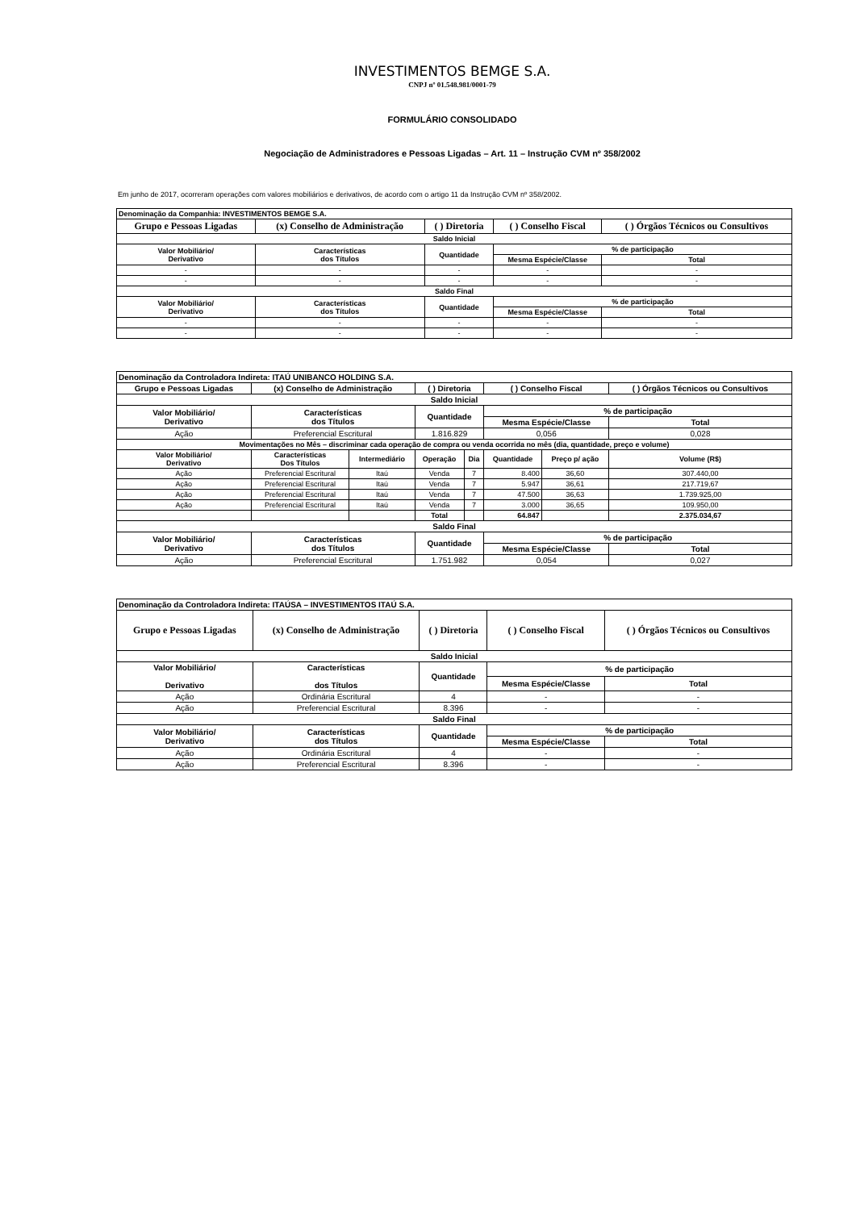INVESTIMENTOS BEMGE S.A.
CNPJ nº 01.548.981/0001-79
FORMULÁRIO CONSOLIDADO
Negociação de Administradores e Pessoas Ligadas – Art. 11 – Instrução CVM nº 358/2002
Em junho de 2017, ocorreram operações com valores mobiliários e derivativos, de acordo com o artigo 11 da Instrução CVM nº 358/2002.
| Denominação da Companhia: INVESTIMENTOS BEMGE S.A. | | | | |
| --- | --- | --- | --- | --- |
| Grupo e Pessoas Ligadas | (x) Conselho de Administração | ( ) Diretoria | ( ) Conselho Fiscal | ( ) Órgãos Técnicos ou Consultivos |
| Saldo Inicial | | | | |
| Valor Mobiliário/ Derivativo | Características dos Títulos | Quantidade | % de participação | |
| | | | Mesma Espécie/Classe | Total |
| - | - | - | - | - |
| - | - | - | - | - |
| Saldo Final | | | | |
| Valor Mobiliário/ Derivativo | Características dos Títulos | Quantidade | % de participação | |
| | | | Mesma Espécie/Classe | Total |
| - | - | - | - | - |
| - | - | - | - | - |
| Denominação da Controladora Indireta: ITAÚ UNIBANCO HOLDING S.A. | | | | | | | |
| --- | --- | --- | --- | --- | --- | --- | --- |
| Grupo e Pessoas Ligadas | (x) Conselho de Administração | | ( ) Diretoria | | ( ) Conselho Fiscal | | ( ) Órgãos Técnicos ou Consultivos |
| Saldo Inicial | | | | | | | |
| Valor Mobiliário/ Derivativo | Características dos Títulos | | Quantidade | | % de participação | | |
| | | | | | Mesma Espécie/Classe | | Total |
| Ação | Preferencial Escritural | | 1.816.829 | | 0,056 | | 0,028 |
| Movimentações no Mês – discriminar cada operação de compra ou venda ocorrida no mês (dia, quantidade, preço e volume) | | | | | | | |
| Valor Mobiliário/ Derivativo | Características Dos Títulos | Intermediário | Operação | Dia | Quantidade | Preço p/ ação | Volume (R$) |
| Ação | Preferencial Escritural | Itaú | Venda | 7 | 8.400 | 36,60 | 307.440,00 |
| Ação | Preferencial Escritural | Itaú | Venda | 7 | 5.947 | 36,61 | 217.719,67 |
| Ação | Preferencial Escritural | Itaú | Venda | 7 | 47.500 | 36,63 | 1.739.925,00 |
| Ação | Preferencial Escritural | Itaú | Venda | 7 | 3.000 | 36,65 | 109.950,00 |
| | | | Total | | 64.847 | | 2.375.034,67 |
| Saldo Final | | | | | | | |
| Valor Mobiliário/ Derivativo | Características dos Títulos | | Quantidade | | % de participação | | |
| | | | | | Mesma Espécie/Classe | | Total |
| Ação | Preferencial Escritural | | 1.751.982 | | 0,054 | | 0,027 |
| Denominação da Controladora Indireta: ITAÚSA – INVESTIMENTOS ITAÚ S.A. | | | | |
| --- | --- | --- | --- | --- |
| Grupo e Pessoas Ligadas | (x) Conselho de Administração | ( ) Diretoria | ( ) Conselho Fiscal | ( ) Órgãos Técnicos ou Consultivos |
| Saldo Inicial | | | | |
| Valor Mobiliário/ Derivativo | Características dos Títulos | Quantidade | % de participação | |
| | | | Mesma Espécie/Classe | Total |
| Ação | Ordinária Escritural | 4 | - | - |
| Ação | Preferencial Escritural | 8.396 | - | - |
| Saldo Final | | | | |
| Valor Mobiliário/ Derivativo | Características dos Títulos | Quantidade | % de participação | |
| | | | Mesma Espécie/Classe | Total |
| Ação | Ordinária Escritural | 4 | - | - |
| Ação | Preferencial Escritural | 8.396 | - | - |